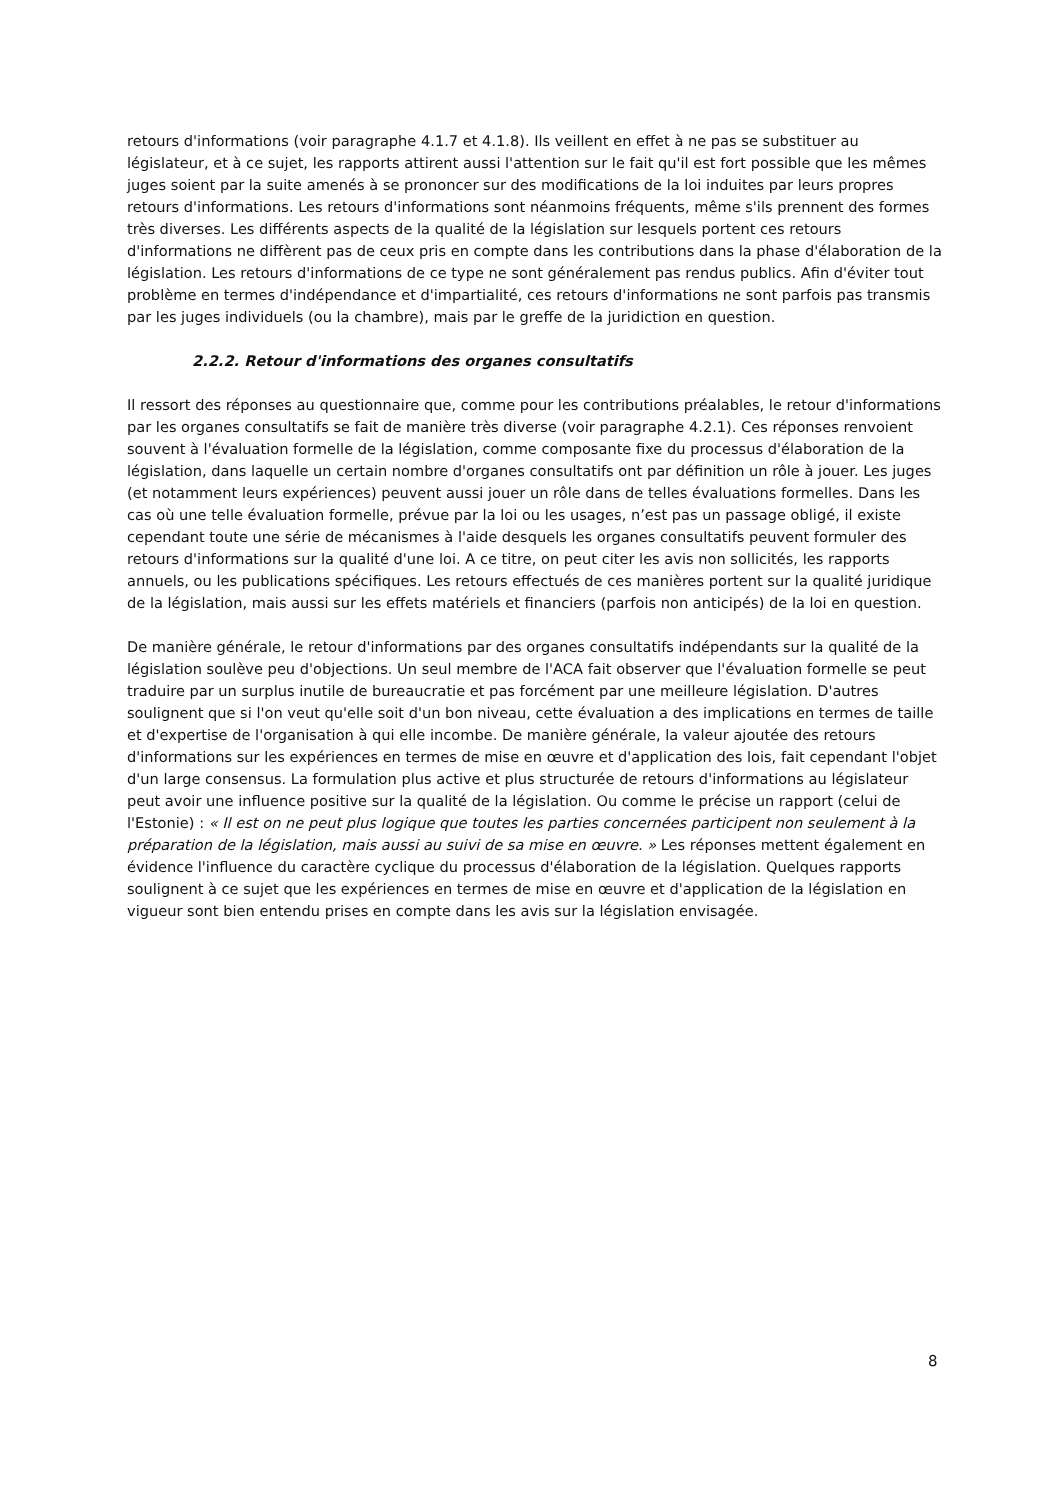retours d'informations (voir paragraphe 4.1.7 et 4.1.8). Ils veillent en effet à ne pas se substituer au législateur, et à ce sujet, les rapports attirent aussi l'attention sur le fait qu'il est fort possible que les mêmes juges soient par la suite amenés à se prononcer sur des modifications de la loi induites par leurs propres retours d'informations. Les retours d'informations sont néanmoins fréquents, même s'ils prennent des formes très diverses. Les différents aspects de la qualité de la législation sur lesquels portent ces retours d'informations ne diffèrent pas de ceux pris en compte dans les contributions dans la phase d'élaboration de la législation. Les retours d'informations de ce type ne sont généralement pas rendus publics. Afin d'éviter tout problème en termes d'indépendance et d'impartialité, ces retours d'informations ne sont parfois pas transmis par les juges individuels (ou la chambre), mais par le greffe de la juridiction en question.
2.2.2. Retour d'informations des organes consultatifs
Il ressort des réponses au questionnaire que, comme pour les contributions préalables, le retour d'informations par les organes consultatifs se fait de manière très diverse (voir paragraphe 4.2.1). Ces réponses renvoient souvent à l'évaluation formelle de la législation, comme composante fixe du processus d'élaboration de la législation, dans laquelle un certain nombre d'organes consultatifs ont par définition un rôle à jouer. Les juges (et notamment leurs expériences) peuvent aussi jouer un rôle dans de telles évaluations formelles. Dans les cas où une telle évaluation formelle, prévue par la loi ou les usages, n’est pas un passage obligé, il existe cependant toute une série de mécanismes à l'aide desquels les organes consultatifs peuvent formuler des retours d'informations sur la qualité d'une loi. A ce titre, on peut citer les avis non sollicités, les rapports annuels, ou les publications spécifiques. Les retours effectués de ces manières portent sur la qualité juridique de la législation, mais aussi sur les effets matériels et financiers (parfois non anticipés) de la loi en question.
De manière générale, le retour d'informations par des organes consultatifs indépendants sur la qualité de la législation soulève peu d'objections. Un seul membre de l'ACA fait observer que l'évaluation formelle se peut traduire par un surplus inutile de bureaucratie et pas forcément par une meilleure législation. D'autres soulignent que si l'on veut qu'elle soit d'un bon niveau, cette évaluation a des implications en termes de taille et d'expertise de l'organisation à qui elle incombe. De manière générale, la valeur ajoutée des retours d'informations sur les expériences en termes de mise en œuvre et d'application des lois, fait cependant l'objet d'un large consensus. La formulation plus active et plus structurée de retours d'informations au législateur peut avoir une influence positive sur la qualité de la législation. Ou comme le précise un rapport (celui de l'Estonie) : « Il est on ne peut plus logique que toutes les parties concernées participent non seulement à la préparation de la législation, mais aussi au suivi de sa mise en œuvre. » Les réponses mettent également en évidence l'influence du caractère cyclique du processus d'élaboration de la législation. Quelques rapports soulignent à ce sujet que les expériences en termes de mise en œuvre et d'application de la législation en vigueur sont bien entendu prises en compte dans les avis sur la législation envisagée.
8